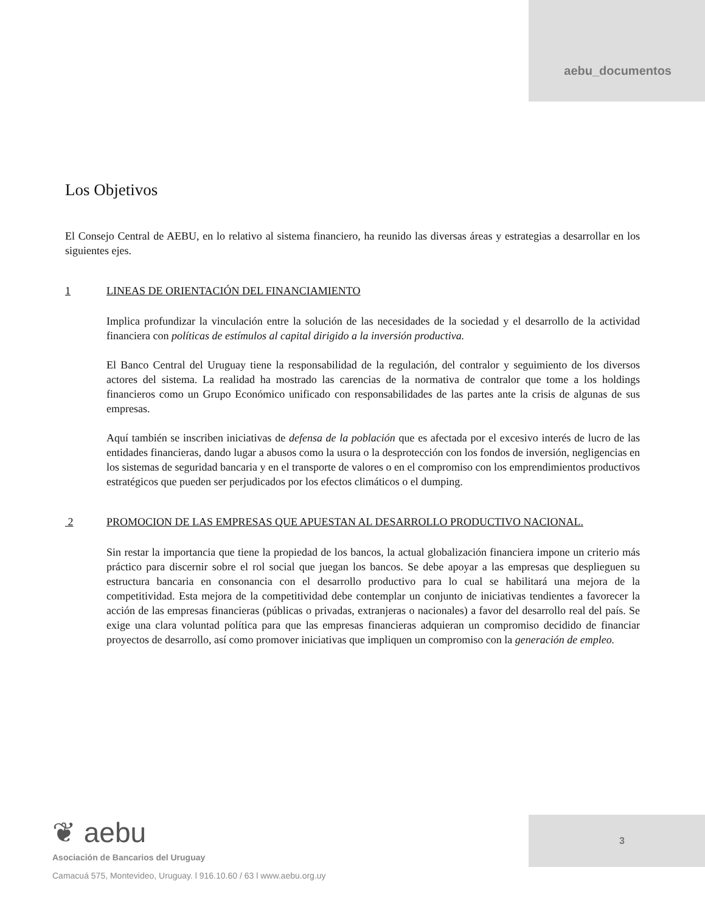aebu_documentos
Los Objetivos
El Consejo Central de AEBU, en lo relativo al sistema financiero, ha reunido las diversas áreas y estrategias a desarrollar en los siguientes ejes.
1 LINEAS DE ORIENTACIÓN DEL FINANCIAMIENTO
Implica profundizar la vinculación entre la solución de las necesidades de la sociedad y el desarrollo de la actividad financiera con políticas de estímulos al capital dirigido a la inversión productiva.
El Banco Central del Uruguay tiene la responsabilidad de la regulación, del contralor y seguimiento de los diversos actores del sistema. La realidad ha mostrado las carencias de la normativa de contralor que tome a los holdings financieros como un Grupo Económico unificado con responsabilidades de las partes ante la crisis de algunas de sus empresas.
Aquí también se inscriben iniciativas de defensa de la población que es afectada por el excesivo interés de lucro de las entidades financieras, dando lugar a abusos como la usura o la desprotección con los fondos de inversión, negligencias en los sistemas de seguridad bancaria y en el transporte de valores o en el compromiso con los emprendimientos productivos estratégicos que pueden ser perjudicados por los efectos climáticos o el dumping.
2 PROMOCION DE LAS EMPRESAS QUE APUESTAN AL DESARROLLO PRODUCTIVO NACIONAL.
Sin restar la importancia que tiene la propiedad de los bancos, la actual globalización financiera impone un criterio más práctico para discernir sobre el rol social que juegan los bancos. Se debe apoyar a las empresas que desplieguen su estructura bancaria en consonancia con el desarrollo productivo para lo cual se habilitará una mejora de la competitividad. Esta mejora de la competitividad debe contemplar un conjunto de iniciativas tendientes a favorecer la acción de las empresas financieras (públicas o privadas, extranjeras o nacionales) a favor del desarrollo real del país. Se exige una clara voluntad política para que las empresas financieras adquieran un compromiso decidido de financiar proyectos de desarrollo, así como promover iniciativas que impliquen un compromiso con la generación de empleo.
❦ aebu
Asociación de Bancarios del Uruguay
Camacuá 575, Montevideo, Uruguay. l 916.10.60 / 63 l www.aebu.org.uy
3